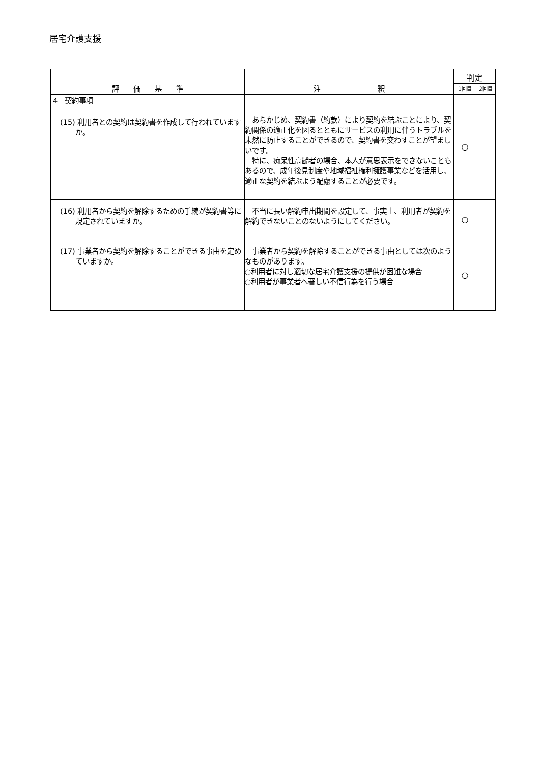居宅介護支援
| 評 価 基 準 | 注 釈 | 判定 | |
| --- | --- | --- | --- |
| | | 1回目 | 2回目 |
| 4 契約事項 (15) 利用者との契約は契約書を作成して行われていますか。 | あらかじめ、契約書（約款）により契約を結ぶことにより、契約関係の適正化を図るとともにサービスの利用に伴うトラブルを未然に防止することができるので、契約書を交わすことが望ましいです。 特に、痴呆性高齢者の場合、本人が意思表示をできないこともあるので、成年後見制度や地域福祉権利擁護事業などを活用し、適正な契約を結ぶよう配慮することが必要です。 | ○ | |
| (16) 利用者から契約を解除するための手続が契約書等に規定されていますか。 | 不当に長い解約申出期間を設定して、事実上、利用者が契約を解約できないことのないようにしてください。 | ○ | |
| (17) 事業者から契約を解除することができる事由を定めていますか。 | 事業者から契約を解除することができる事由としては次のようなものがあります。 ○利用者に対し適切な居宅介護支援の提供が困難な場合 ○利用者が事業者へ著しい不信行為を行う場合 | ○ | |